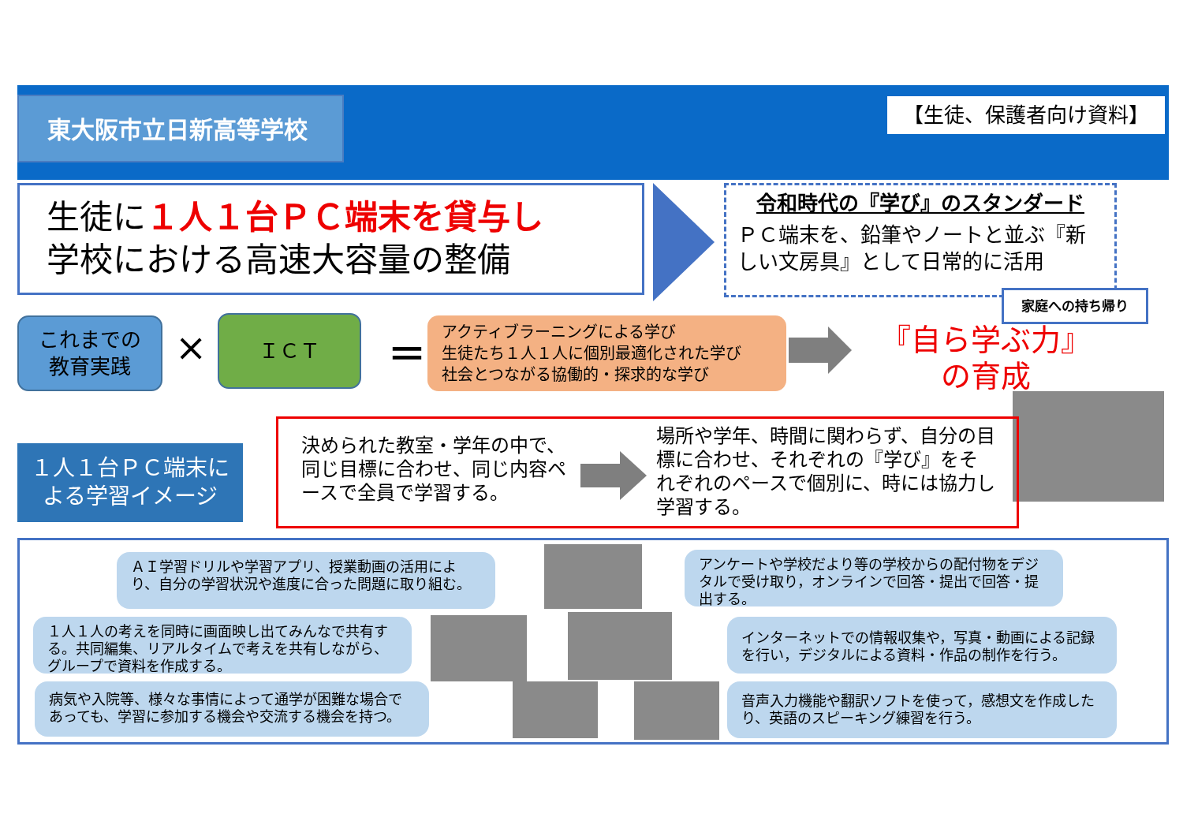東大阪市立日新高等学校 【生徒、保護者向け資料】
生徒に１人１台ＰＣ端末を貸与し
学校における高速大容量の整備
令和時代の『学び』のスタンダード
ＰＣ端末を、鉛筆やノートと並ぶ『新しい文房具』として日常的に活用
家庭への持ち帰り
これまでの
教育実践
× ＩＣＴ ＝
アクティブラーニングによる学び
生徒たち１人１人に個別最適化された学び
社会とつながる協働的・探求的な学び
『自ら学ぶ力』
の育成
１人１台ＰＣ端末に
よる学習イメージ
決められた教室・学年の中で、同じ目標に合わせ、同じ内容ペースで全員で学習する。
場所や学年、時間に関わらず、自分の目標に合わせ、それぞれの『学び』をそれぞれのペースで個別に、時には協力し学習する。
ＡＩ学習ドリルや学習アプリ、授業動画の活用により、自分の学習状況や進度に合った問題に取り組む。
アンケートや学校だより等の学校からの配付物をデジタルで受け取り，オンラインで回答・提出で回答・提出する。
１人１人の考えを同時に画面映し出てみんなで共有する。共同編集、リアルタイムで考えを共有しながら、グループで資料を作成する。
インターネットでの情報収集や，写真・動画による記録を行い，デジタルによる資料・作品の制作を行う。
病気や入院等、様々な事情によって通学が困難な場合であっても、学習に参加する機会や交流する機会を持つ。
音声入力機能や翻訳ソフトを使って，感想文を作成したり、英語のスピーキング練習を行う。